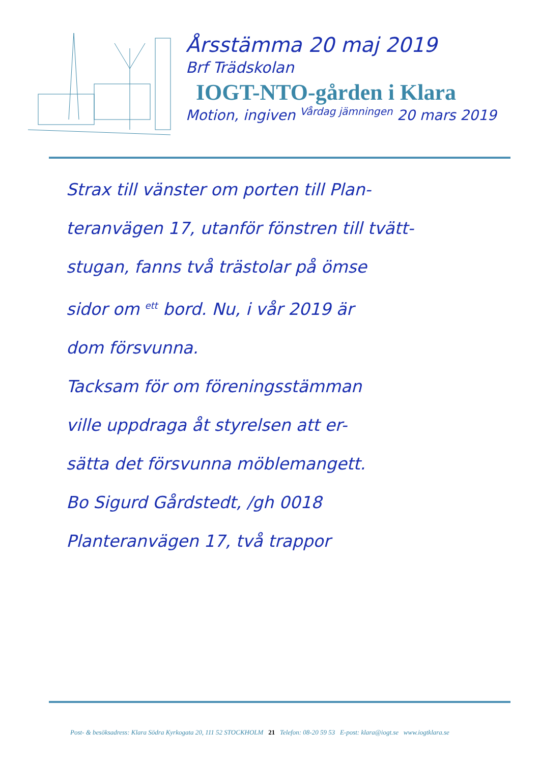Årsstämma 20 maj 2019
Brf Trädskolan
IOGT-NTO-gården i Klara
Motion, ingiven <sup>Vårdag jämningen</sup> 20 mars 2019
Strax till vänster om porten till Plan-
teranvägen 17, utanför fönstren till tvätt-
stugan, fanns två trästolar på ömse
sidor om <sup>ett</sup> bord. Nu, i vår 2019 är
dom försvunna.
Tacksam för om föreningsstämman
ville uppdraga åt styrelsen att er-
sätta det försvunna möblemangett.
Bo Sigurd Gårdstedt, /gh 0018
Planteranvägen 17, två trappor
Post- & besöksadress: Klara Södra Kyrkogata 20, 111 52 STOCKHOLM 21 Telefon: 08-20 59 53 E-post: klara@iogt.se www.iogtklara.se